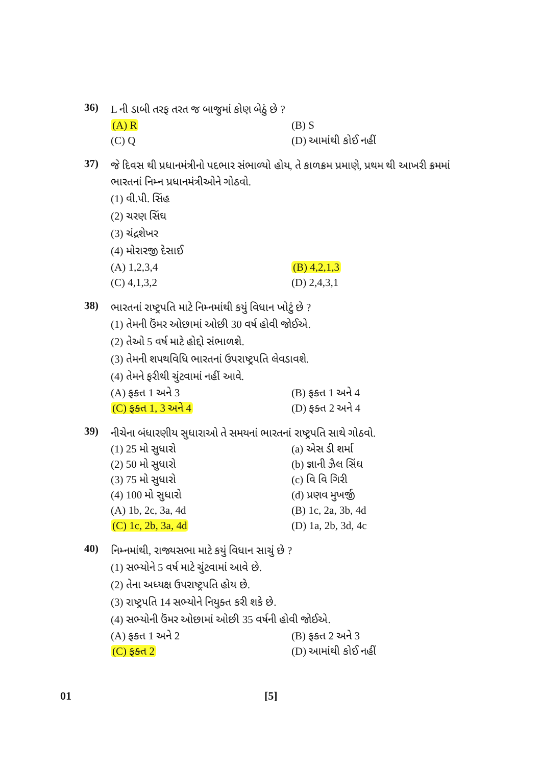36)
L ની ડાબી તરફ તરત જ બાજુમાં કોણ બેઠું છે ?
(A) R (B) S
(C) Q (D) આમાંથી કોઈ નહીં
37)
જે દિવસ થી પ્રધાનમંત્રીનો પદભાર સંભાળ્યો હોય, તે કાળક્રમ પ્રમાણે, પ્રથમ થી આખરી ક્રમમાં ભારતનાં નિમ્ન પ્રધાનમંત્રીઓને ગોઠવો.
(1) વી.પી. સિંહ
(2) ચરણ સિંઘ
(3) ચંદ્રશેખર
(4) મોરારજી દેસાઈ
(A) 1,2,3,4 (B) 4,2,1,3
(C) 4,1,3,2 (D) 2,4,3,1
38)
ભારતનાં રાષ્ટ્રપતિ માટે નિમ્નમાંથી કયું વિધાન ખોટું છે ?
(1) તેમની ઉંમર ઓછામાં ઓછી 30 વર્ષ હોવી જોઈએ.
(2) તેઓ 5 વર્ષ માટે હોદ્દો સંભાળશે.
(3) તેમની શપથવિધિ ભારતનાં ઉપરાષ્ટ્રપતિ લેવડાવશે.
(4) તેમને ફરીથી ચુંટવામાં નહીં આવે.
(A) ફક્ત 1 અને 3 (B) ફક્ત 1 અને 4
(C) ફક્ત 1, 3 અને 4 (D) ફક્ત 2 અને 4
39)
નીચેના બંધારણીય સુધારાઓ તે સમયનાં ભારતનાં રાષ્ટ્રપતિ સાથે ગોઠવો.
(1) 25 મો સુધારો (a) એસ ડી શર્મા
(2) 50 મો સુધારો (b) જ્ઞાની ઝૈલ સિંઘ
(3) 75 મો સુધારો (c) વિ વિ ગિરી
(4) 100 મો સુધારો (d) પ્રણવ મુખર્જી
(A) 1b, 2c, 3a, 4d (B) 1c, 2a, 3b, 4d
(C) 1c, 2b, 3a, 4d (D) 1a, 2b, 3d, 4c
40)
નિમ્નમાંથી, રાજ્યસભા માટે કયું વિધાન સાચું છે ?
(1) સભ્યોને 5 વર્ષ માટે ચુંટવામાં આવે છે.
(2) તેના અધ્યક્ષ ઉપરાષ્ટ્રપતિ હોય છે.
(3) રાષ્ટ્રપતિ 14 સભ્યોને નિયુક્ત કરી શકે છે.
(4) સભ્યોની ઉંમર ઓછામાં ઓછી 35 વર્ષની હોવી જોઈએ.
(A) ફક્ત 1 અને 2 (B) ફક્ત 2 અને 3
(C) ફક્ત 2 (D) આમાંથી કોઈ નહીં
01 [5]